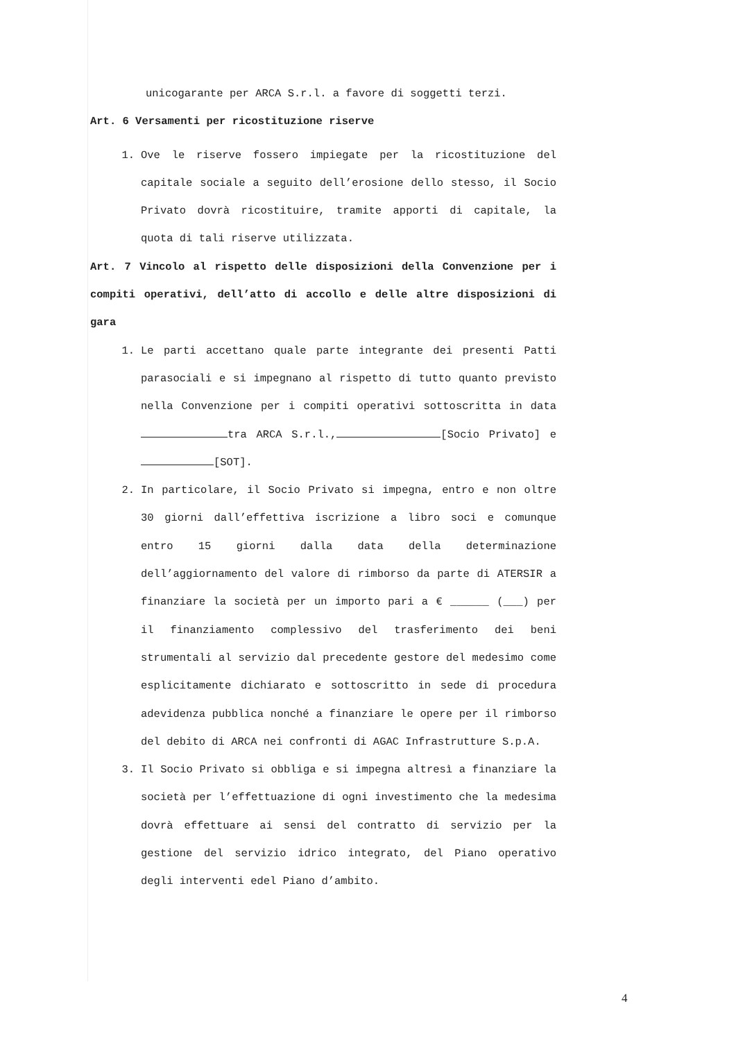unicogarante per ARCA S.r.l. a favore di soggetti terzi.
Art. 6 Versamenti per ricostituzione riserve
1. Ove le riserve fossero impiegate per la ricostituzione del capitale sociale a seguito dell’erosione dello stesso, il Socio Privato dovrà ricostituire, tramite apporti di capitale, la quota di tali riserve utilizzata.
Art. 7 Vincolo al rispetto delle disposizioni della Convenzione per i compiti operativi, dell’atto di accollo e delle altre disposizioni di gara
1. Le parti accettano quale parte integrante dei presenti Patti parasociali e si impegnano al rispetto di tutto quanto previsto nella Convenzione per i compiti operativi sottoscritta in data tra ARCA S.r.l., [Socio Privato] e [SOT].
2. In particolare, il Socio Privato si impegna, entro e non oltre 30 giorni dall’effettiva iscrizione a libro soci e comunque entro 15 giorni dalla data della determinazione dell’aggiornamento del valore di rimborso da parte di ATERSIR a finanziare la società per un importo pari a € ______ (___) per il finanziamento complessivo del trasferimento dei beni strumentali al servizio dal precedente gestore del medesimo come esplicitamente dichiarato e sottoscritto in sede di procedura adevidenza pubblica nonché a finanziare le opere per il rimborso del debito di ARCA nei confronti di AGAC Infrastrutture S.p.A.
3. Il Socio Privato si obbliga e si impegna altresì a finanziare la società per l’effettuazione di ogni investimento che la medesima dovrà effettuare ai sensi del contratto di servizio per la gestione del servizio idrico integrato, del Piano operativo degli interventi edel Piano d’ambito.
4